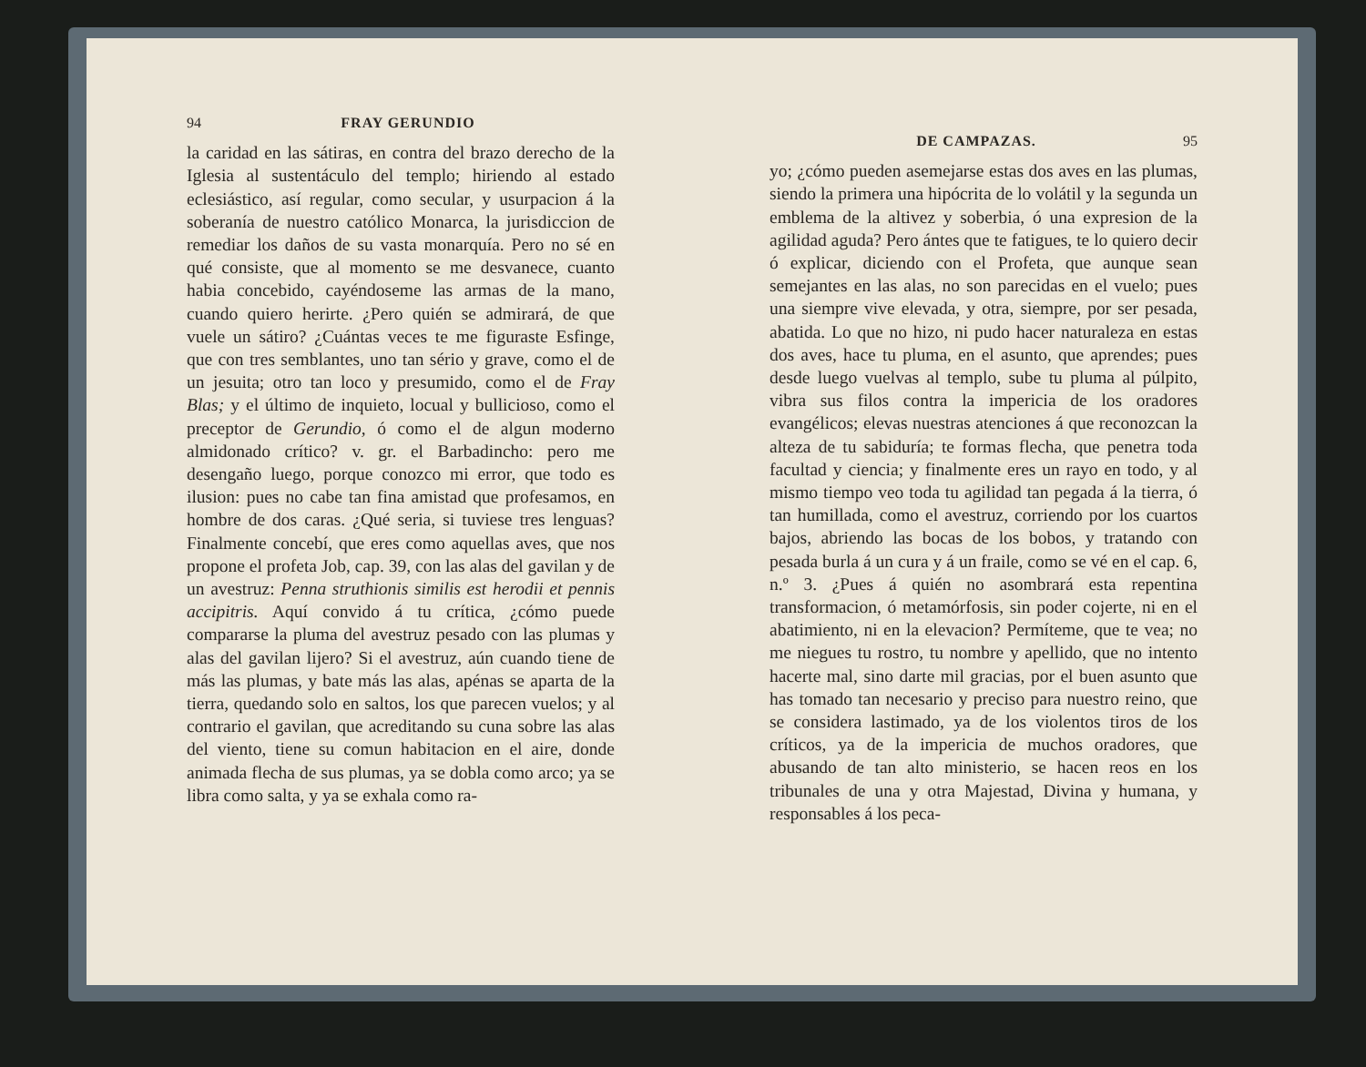94 FRAY GERUNDIO
la caridad en las sátiras, en contra del brazo derecho de la Iglesia al sustentáculo del templo; hiriendo al estado eclesiástico, así regular, como secular, y usurpacion á la soberanía de nuestro católico Monarca, la jurisdiccion de remediar los daños de su vasta monarquía. Pero no sé en qué consiste, que al momento se me desvanece, cuanto habia concebido, cayéndoseme las armas de la mano, cuando quiero herirte. ¿Pero quién se admirará, de que vuele un sátiro? ¿Cuántas veces te me figuraste Esfinge, que con tres semblantes, uno tan sério y grave, como el de un jesuita; otro tan loco y presumido, como el de Fray Blas; y el último de inquieto, locual y bullicioso, como el preceptor de Gerundio, ó como el de algun moderno almidonado crítico? v. gr. el Barbadincho: pero me desengaño luego, porque conozco mi error, que todo es ilusion: pues no cabe tan fina amistad que profesamos, en hombre de dos caras. ¿Qué seria, si tuviese tres lenguas? Finalmente concebí, que eres como aquellas aves, que nos propone el profeta Job, cap. 39, con las alas del gavilan y de un avestruz: Penna struthionis similis est herodii et pennis accipitris. Aquí convido á tu crítica, ¿cómo puede compararse la pluma del avestruz pesado con las plumas y alas del gavilan lijero? Si el avestruz, aún cuando tiene de más las plumas, y bate más las alas, apénas se aparta de la tierra, quedando solo en saltos, los que parecen vuelos; y al contrario el gavilan, que acreditando su cuna sobre las alas del viento, tiene su comun habitacion en el aire, donde animada flecha de sus plumas, ya se dobla como arco; ya se libra como salta, y ya se exhala como ra-
DE CAMPAZAS. 95
yo; ¿cómo pueden asemejarse estas dos aves en las plumas, siendo la primera una hipócrita de lo volátil y la segunda un emblema de la altivez y soberbia, ó una expresion de la agilidad aguda? Pero ántes que te fatigues, te lo quiero decir ó explicar, diciendo con el Profeta, que aunque sean semejantes en las alas, no son parecidas en el vuelo; pues una siempre vive elevada, y otra, siempre, por ser pesada, abatida. Lo que no hizo, ni pudo hacer naturaleza en estas dos aves, hace tu pluma, en el asunto, que aprendes; pues desde luego vuelvas al templo, sube tu pluma al púlpito, vibra sus filos contra la impericia de los oradores evangélicos; elevas nuestras atenciones á que reconozcan la alteza de tu sabiduría; te formas flecha, que penetra toda facultad y ciencia; y finalmente eres un rayo en todo, y al mismo tiempo veo toda tu agilidad tan pegada á la tierra, ó tan humillada, como el avestruz, corriendo por los cuartos bajos, abriendo las bocas de los bobos, y tratando con pesada burla á un cura y á un fraile, como se vé en el cap. 6, n.º 3. ¿Pues á quién no asombrará esta repentina transformacion, ó metamórfosis, sin poder cojerte, ni en el abatimiento, ni en la elevacion? Permíteme, que te vea; no me niegues tu rostro, tu nombre y apellido, que no intento hacerte mal, sino darte mil gracias, por el buen asunto que has tomado tan necesario y preciso para nuestro reino, que se considera lastimado, ya de los violentos tiros de los críticos, ya de la impericia de muchos oradores, que abusando de tan alto ministerio, se hacen reos en los tribunales de una y otra Majestad, Divina y humana, y responsables á los peca-